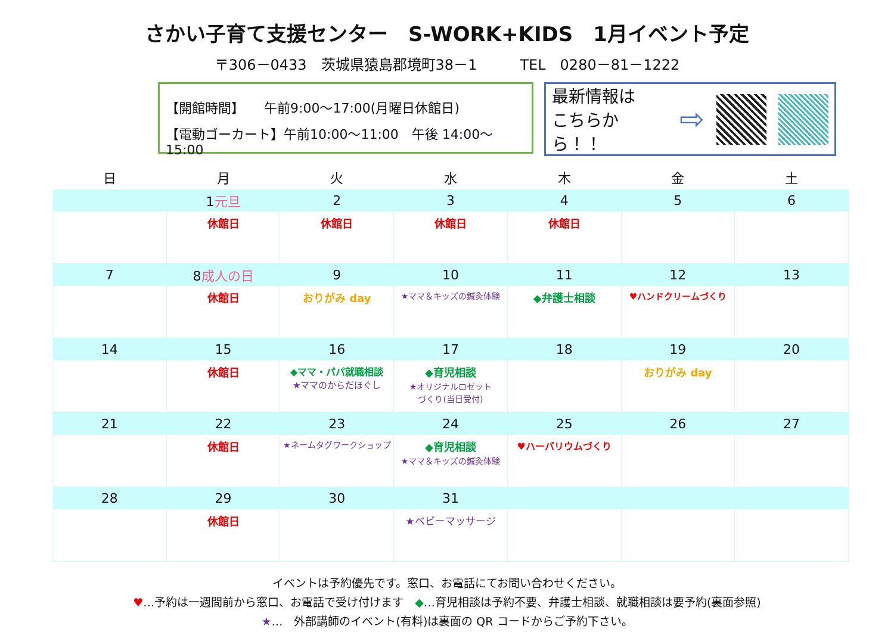さかい子育て支援センター　S-WORK+KIDS　1月イベント予定
〒306－0433　茨城県猿島郡境町38－1　　　TEL　0280－81－1222
【開館時間】　　午前9:00～17:00(月曜日休館日)
【電動ゴーカート】午前10:00～11:00　午後 14:00～15:00
最新情報は
こちらから！！
⇨
| 日 | 月 | 火 | 水 | 木 | 金 | 土 |
| --- | --- | --- | --- | --- | --- | --- |
| | 1 元旦 | 2 | 3 | 4 | 5 | 6 |
| | 休館日 | 休館日 | 休館日 | 休館日 | | |
| 7 | 8 成人の日 | 9 | 10 | 11 | 12 | 13 |
| | 休館日 | おりがみ day | ★ママ＆キッズの鍼灸体験 | ◆弁護士相談 | ♥ハンドクリームづくり | |
| 14 | 15 | 16 | 17 | 18 | 19 | 20 |
| | 休館日 | ◆ママ・パパ就職相談 ★ママのからだほぐし | ◆育児相談 ★オリジナルロゼット づくり(当日受付) | | おりがみ day | |
| 21 | 22 | 23 | 24 | 25 | 26 | 27 |
| | 休館日 | ★ネームタグワークショップ | ◆育児相談 ★ママ＆キッズの鍼灸体験 | ♥ハーバリウムづくり | | |
| 28 | 29 | 30 | 31 | | | |
| | 休館日 | | ★ベビーマッサージ | | | |
イベントは予約優先です。窓口、お電話にてお問い合わせください。
♥…予約は一週間前から窓口、お電話で受け付けます　◆…育児相談は予約不要、弁護士相談、就職相談は要予約(裏面参照)
★…　外部講師のイベント(有料)は裏面の QR コードからご予約下さい。